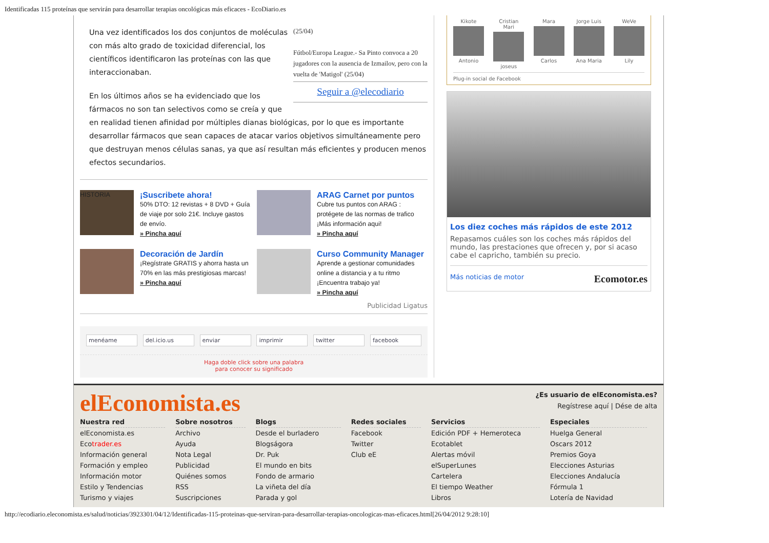Identificadas 115 proteínas que servirán para desarrollar terapias oncológicas más eficaces - EcoDiario.es
(25/04)
Fútbol/Europa League.- Sa Pinto convoca a 20 jugadores con la ausencia de Izmailov, pero con la vuelta de 'Matigol' (25/04)
Seguir a @elecodiario
Una vez identificados los dos conjuntos de moléculas con más alto grado de toxicidad diferencial, los científicos identificaron las proteínas con las que interaccionaban.
En los últimos años se ha evidenciado que los fármacos no son tan selectivos como se creía y que en realidad tienen afinidad por múltiples dianas biológicas, por lo que es importante desarrollar fármacos que sean capaces de atacar varios objetivos simultáneamente pero que destruyan menos células sanas, ya que así resultan más eficientes y producen menos efectos secundarios.
HISTORIA
¡Suscribete ahora!
50% DTO: 12 revistas + 8 DVD + Guía de viaje por solo 21€. Incluye gastos de envío.
» Pincha aquí
ARAG Carnet por puntos
Cubre tus puntos con ARAG : protégete de las normas de trafico ¡Más información aqui!
» Pincha aquí
Decoración de Jardín
¡Regístrate GRATIS y ahorra hasta un 70% en las más prestigiosas marcas!
» Pincha aquí
Curso Community Manager
Aprende a gestionar comunidades online a distancia y a tu ritmo ¡Encuentra trabajo ya!
» Pincha aquí
Publicidad Ligatus
menéame del.icio.us enviar imprimir twitter facebook
Haga doble click sobre una palabra
para conocer su significado
Kikote
Antonio
Cristian Mari
joseus
Mara
Carlos
Jorge Luis
Ana Maria
WeVe
Lily
Plug-in social de Facebook
Los diez coches más rápidos de este 2012
Repasamos cuáles son los coches más rápidos del mundo, las prestaciones que ofrecen y, por si acaso cabe el capricho, también su precio.
Más noticias de motor Ecomotor.es
elEconomista.es
¿Es usuario de elEconomista.es?
Regístrese aquí | Dése de alta
Nuestra red
elEconomista.es
Ecotrader.es
Información general
Formación y empleo
Información motor
Estilo y Tendencias
Turismo y viajes
Sobre nosotros
Archivo
Ayuda
Nota Legal
Publicidad
Quiénes somos
RSS
Suscripciones
Blogs
Desde el burladero
Blogságora
Dr. Puk
El mundo en bits
Fondo de armario
La viñeta del día
Parada y gol
Redes sociales
Facebook
Twitter
Club eE
Servicios
Edición PDF + Hemeroteca
Ecotablet
Alertas móvil
elSuperLunes
Cartelera
El tiempo Weather
Libros
Especiales
Huelga General
Oscars 2012
Premios Goya
Elecciones Asturias
Elecciones Andalucía
Fórmula 1
Lotería de Navidad
http://ecodiario.eleconomista.es/salud/noticias/3923301/04/12/Identificadas-115-proteinas-que-serviran-para-desarrollar-terapias-oncologicas-mas-eficaces.html[26/04/2012 9:28:10]